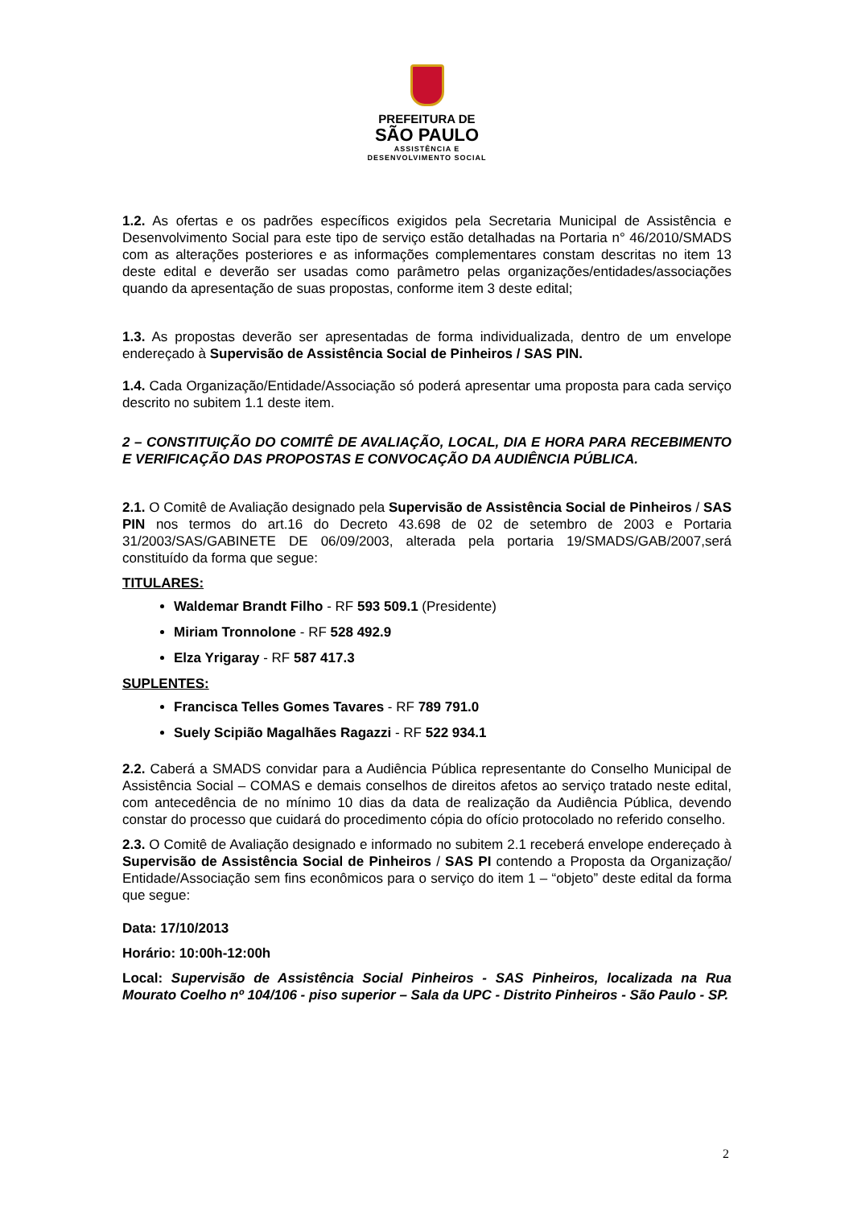PREFEITURA DE
SÃO PAULO
ASSISTÊNCIA E
DESENVOLVIMENTO SOCIAL
1.2. As ofertas e os padrões específicos exigidos pela Secretaria Municipal de Assistência e Desenvolvimento Social para este tipo de serviço estão detalhadas na Portaria n° 46/2010/SMADS com as alterações posteriores e as informações complementares constam descritas no item 13 deste edital e deverão ser usadas como parâmetro pelas organizações/entidades/associações quando da apresentação de suas propostas, conforme item 3 deste edital;
1.3. As propostas deverão ser apresentadas de forma individualizada, dentro de um envelope endereçado à Supervisão de Assistência Social de Pinheiros / SAS PIN.
1.4. Cada Organização/Entidade/Associação só poderá apresentar uma proposta para cada serviço descrito no subitem 1.1 deste item.
2 – CONSTITUIÇÃO DO COMITÊ DE AVALIAÇÃO, LOCAL, DIA E HORA PARA RECEBIMENTO E VERIFICAÇÃO DAS PROPOSTAS E CONVOCAÇÃO DA AUDIÊNCIA PÚBLICA.
2.1. O Comitê de Avaliação designado pela Supervisão de Assistência Social de Pinheiros / SAS PIN nos termos do art.16 do Decreto 43.698 de 02 de setembro de 2003 e Portaria 31/2003/SAS/GABINETE DE 06/09/2003, alterada pela portaria 19/SMADS/GAB/2007,será constituído da forma que segue:
TITULARES:
Waldemar Brandt Filho - RF 593 509.1 (Presidente)
Miriam Tronnolone - RF 528 492.9
Elza Yrigaray - RF 587 417.3
SUPLENTES:
Francisca Telles Gomes Tavares - RF 789 791.0
Suely Scipião Magalhães Ragazzi - RF 522 934.1
2.2. Caberá a SMADS convidar para a Audiência Pública representante do Conselho Municipal de Assistência Social – COMAS e demais conselhos de direitos afetos ao serviço tratado neste edital, com antecedência de no mínimo 10 dias da data de realização da Audiência Pública, devendo constar do processo que cuidará do procedimento cópia do ofício protocolado no referido conselho.
2.3. O Comitê de Avaliação designado e informado no subitem 2.1 receberá envelope endereçado à Supervisão de Assistência Social de Pinheiros / SAS PI contendo a Proposta da Organização/ Entidade/Associação sem fins econômicos para o serviço do item 1 – “objeto” deste edital da forma que segue:
Data: 17/10/2013
Horário: 10:00h-12:00h
Local: Supervisão de Assistência Social Pinheiros - SAS Pinheiros, localizada na Rua Mourato Coelho nº 104/106 - piso superior – Sala da UPC - Distrito Pinheiros - São Paulo - SP.
2